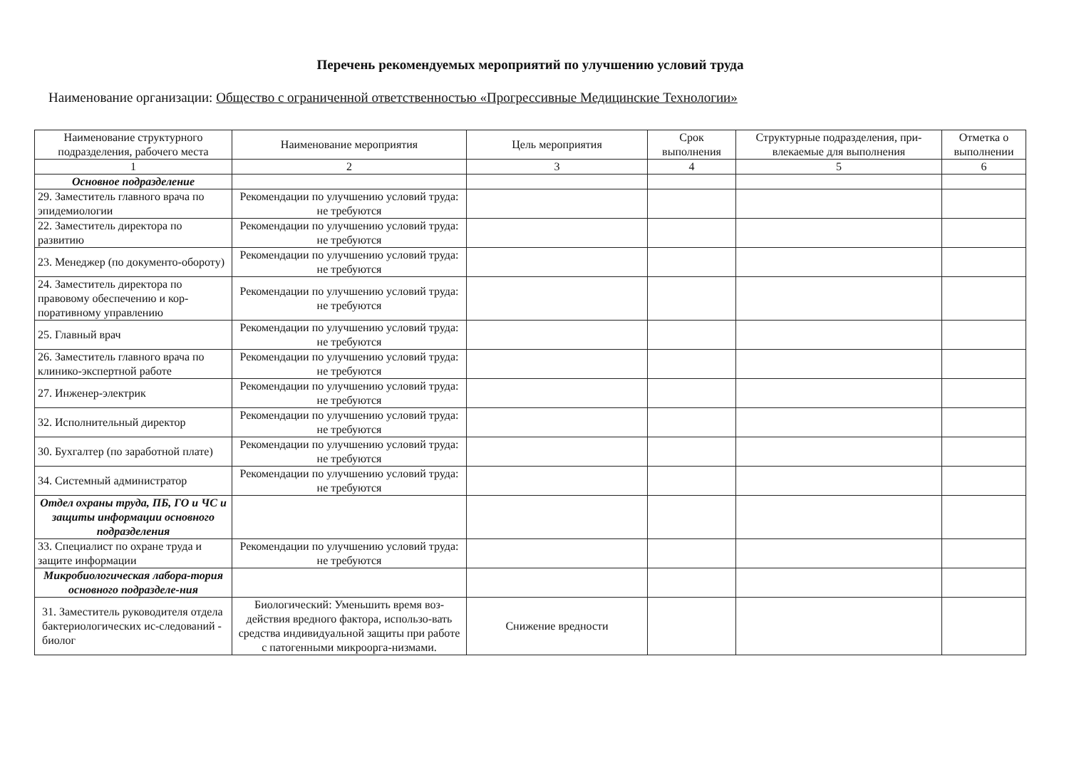Перечень рекомендуемых мероприятий по улучшению условий труда
Наименование организации: Общество с ограниченной ответственностью «Прогрессивные Медицинские Технологии»
| Наименование структурного подразделения, рабочего места | Наименование мероприятия | Цель мероприятия | Срок выполнения | Структурные подразделения, при-влекаемые для выполнения | Отметка о выполнении |
| --- | --- | --- | --- | --- | --- |
| 1 | 2 | 3 | 4 | 5 | 6 |
| Основное подразделение | | | | | |
| 29. Заместитель главного врача по эпидемиологии | Рекомендации по улучшению условий труда: не требуются | | | | |
| 22. Заместитель директора по развитию | Рекомендации по улучшению условий труда: не требуются | | | | |
| 23. Менеджер (по документо-обороту) | Рекомендации по улучшению условий труда: не требуются | | | | |
| 24. Заместитель директора по правовому обеспечению и кор-поративному управлению | Рекомендации по улучшению условий труда: не требуются | | | | |
| 25. Главный врач | Рекомендации по улучшению условий труда: не требуются | | | | |
| 26. Заместитель главного врача по клинико-экспертной работе | Рекомендации по улучшению условий труда: не требуются | | | | |
| 27. Инженер-электрик | Рекомендации по улучшению условий труда: не требуются | | | | |
| 32. Исполнительный директор | Рекомендации по улучшению условий труда: не требуются | | | | |
| 30. Бухгалтер (по заработной плате) | Рекомендации по улучшению условий труда: не требуются | | | | |
| 34. Системный администратор | Рекомендации по улучшению условий труда: не требуются | | | | |
| Отдел охраны труда, ПБ, ГО и ЧС и защиты информации основного подразделения | | | | | |
| 33. Специалист по охране труда и защите информации | Рекомендации по улучшению условий труда: не требуются | | | | |
| Микробиологическая лабора-тория основного подразделе-ния | | | | | |
| 31. Заместитель руководителя отдела бактериологических ис-следований - биолог | Биологический: Уменьшить время воз-действия вредного фактора, использо-вать средства индивидуальной защиты при работе с патогенными микроорга-низмами. | Снижение вредности | | | |